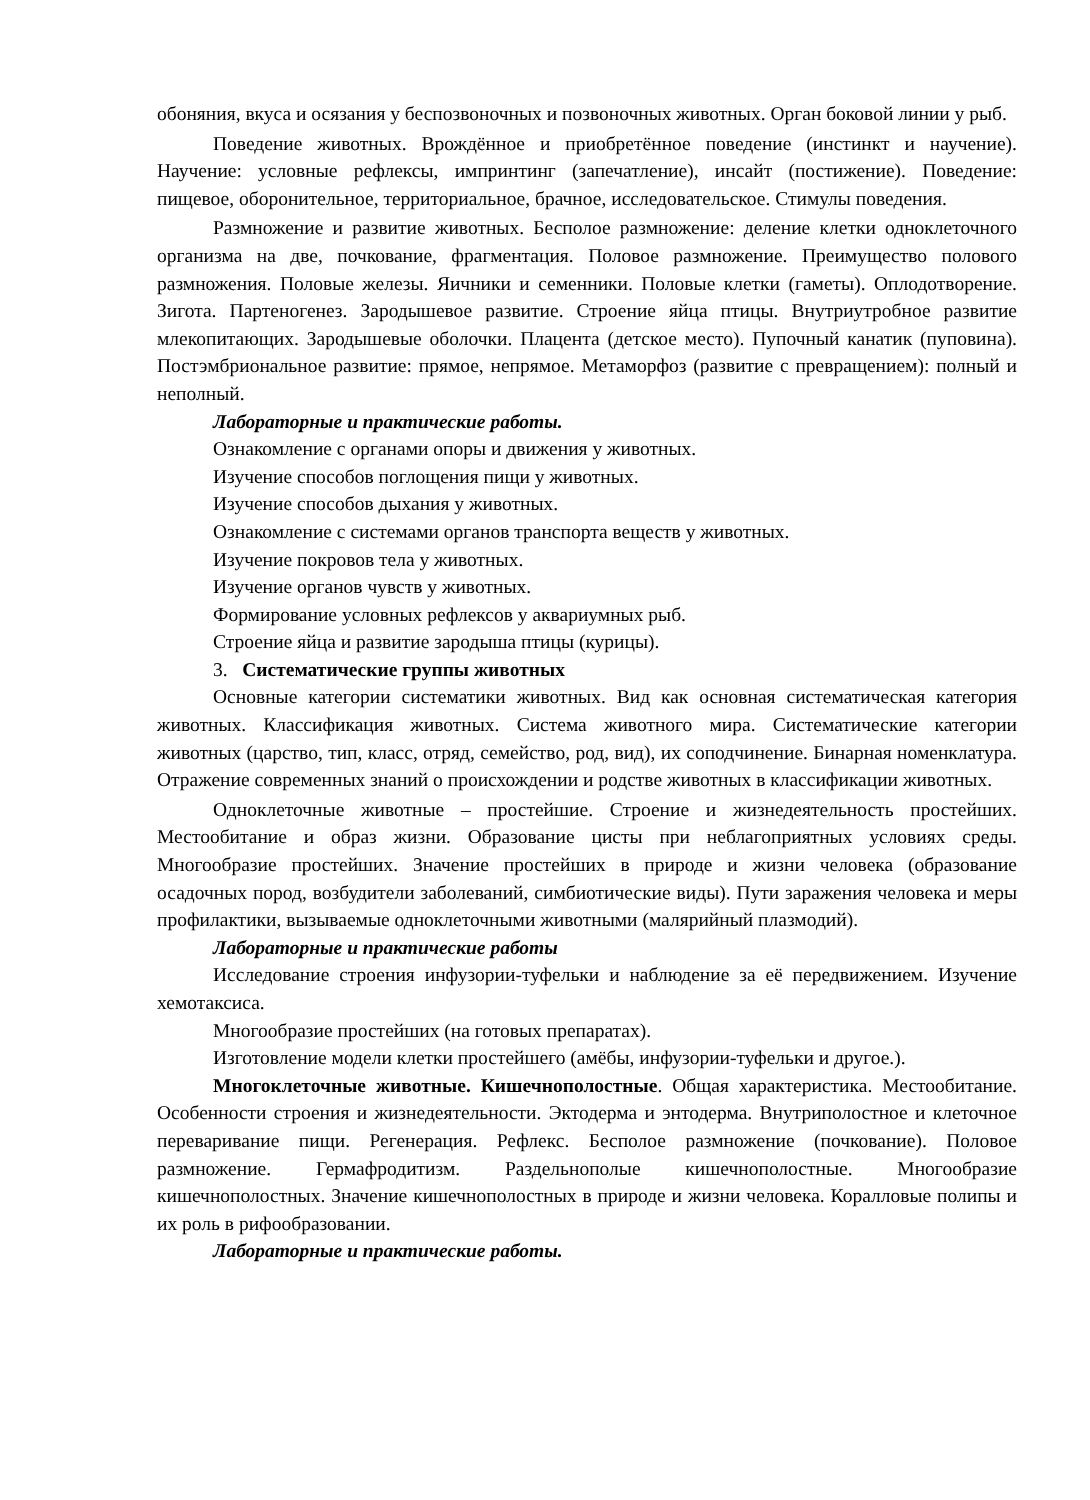обоняния, вкуса и осязания у беспозвоночных и позвоночных животных. Орган боковой линии у рыб.
Поведение животных. Врождённое и приобретённое поведение (инстинкт и научение). Научение: условные рефлексы, импринтинг (запечатление), инсайт (постижение). Поведение: пищевое, оборонительное, территориальное, брачное, исследовательское. Стимулы поведения.
Размножение и развитие животных. Бесполое размножение: деление клетки одноклеточного организма на две, почкование, фрагментация. Половое размножение. Преимущество полового размножения. Половые железы. Яичники и семенники. Половые клетки (гаметы). Оплодотворение. Зигота. Партеногенез. Зародышевое развитие. Строение яйца птицы. Внутриутробное развитие млекопитающих. Зародышевые оболочки. Плацента (детское место). Пупочный канатик (пуповина). Постэмбриональное развитие: прямое, непрямое. Метаморфоз (развитие с превращением): полный и неполный.
Лабораторные и практические работы.
Ознакомление с органами опоры и движения у животных.
Изучение способов поглощения пищи у животных.
Изучение способов дыхания у животных.
Ознакомление с системами органов транспорта веществ у животных.
Изучение покровов тела у животных.
Изучение органов чувств у животных.
Формирование условных рефлексов у аквариумных рыб.
Строение яйца и развитие зародыша птицы (курицы).
3. Систематические группы животных
Основные категории систематики животных. Вид как основная систематическая категория животных. Классификация животных. Система животного мира. Систематические категории животных (царство, тип, класс, отряд, семейство, род, вид), их соподчинение. Бинарная номенклатура. Отражение современных знаний о происхождении и родстве животных в классификации животных.
Одноклеточные животные – простейшие. Строение и жизнедеятельность простейших. Местообитание и образ жизни. Образование цисты при неблагоприятных условиях среды. Многообразие простейших. Значение простейших в природе и жизни человека (образование осадочных пород, возбудители заболеваний, симбиотические виды). Пути заражения человека и меры профилактики, вызываемые одноклеточными животными (малярийный плазмодий).
Лабораторные и практические работы
Исследование строения инфузории-туфельки и наблюдение за её передвижением. Изучение хемотаксиса.
Многообразие простейших (на готовых препаратах).
Изготовление модели клетки простейшего (амёбы, инфузории-туфельки и другое.).
Многоклеточные животные. Кишечнополостные. Общая характеристика. Местообитание. Особенности строения и жизнедеятельности. Эктодерма и энтодерма. Внутриполостное и клеточное переваривание пищи. Регенерация. Рефлекс. Бесполое размножение (почкование). Половое размножение. Гермафродитизм. Раздельнополые кишечнополостные. Многообразие кишечнополостных. Значение кишечнополостных в природе и жизни человека. Коралловые полипы и их роль в рифообразовании.
Лабораторные и практические работы.